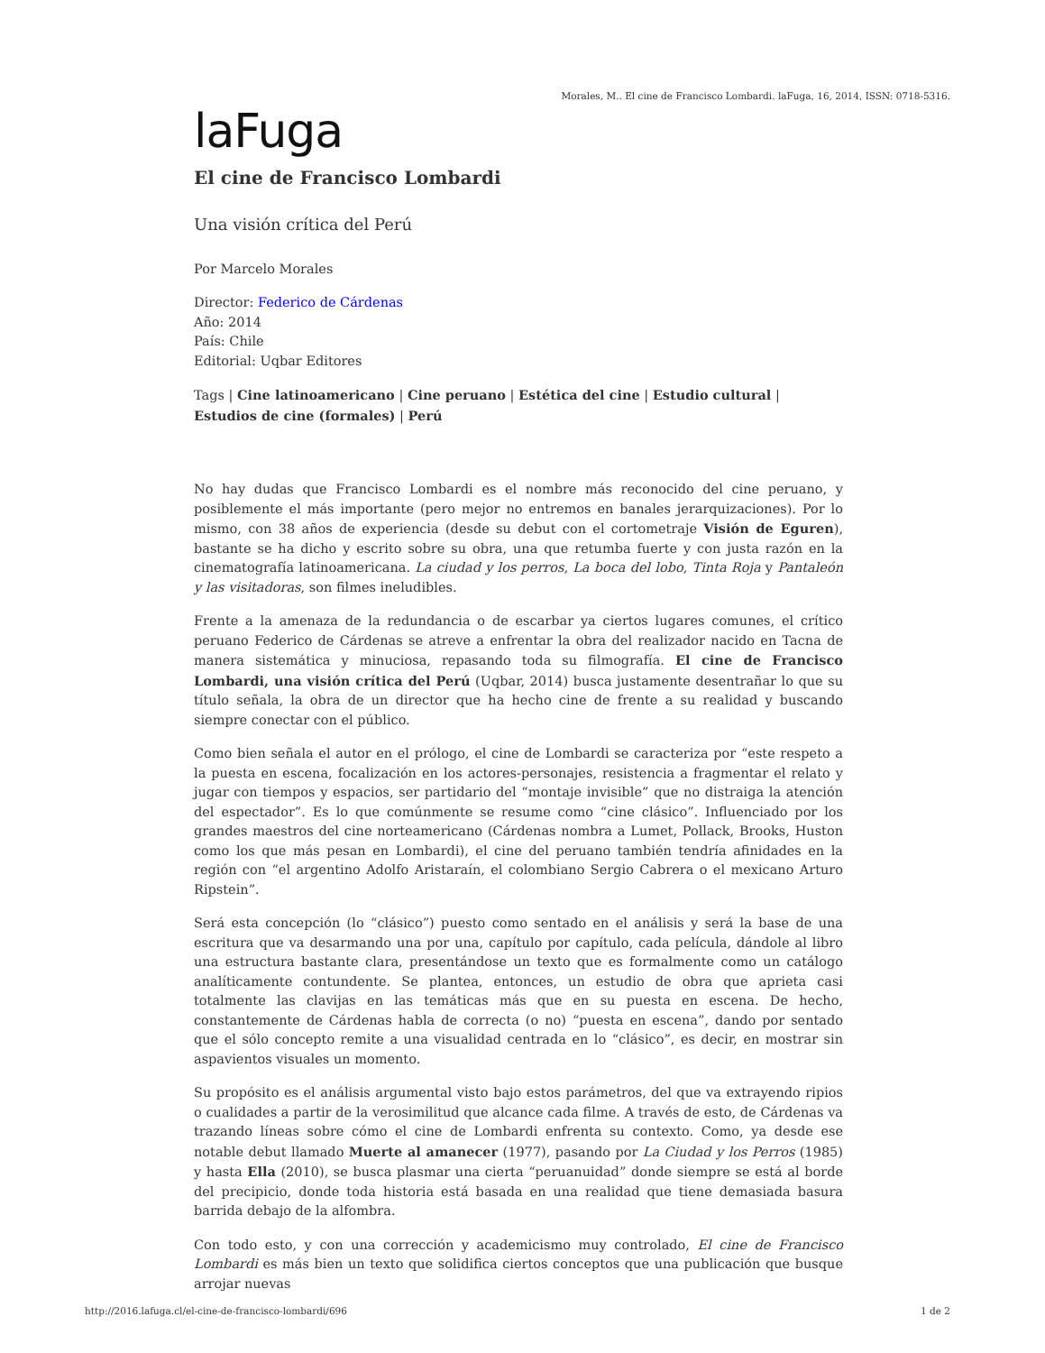Morales, M.. El cine de Francisco Lombardi. laFuga, 16, 2014, ISSN: 0718-5316.
laFuga
El cine de Francisco Lombardi
Una visión crítica del Perú
Por Marcelo Morales
Director: Federico de Cárdenas
Año: 2014
País: Chile
Editorial: Uqbar Editores
Tags | Cine latinoamericano | Cine peruano | Estética del cine | Estudio cultural | Estudios de cine (formales) | Perú
No hay dudas que Francisco Lombardi es el nombre más reconocido del cine peruano, y posiblemente el más importante (pero mejor no entremos en banales jerarquizaciones). Por lo mismo, con 38 años de experiencia (desde su debut con el cortometraje Visión de Eguren), bastante se ha dicho y escrito sobre su obra, una que retumba fuerte y con justa razón en la cinematografía latinoamericana. La ciudad y los perros, La boca del lobo, Tinta Roja y Pantaleón y las visitadoras, son filmes ineludibles.
Frente a la amenaza de la redundancia o de escarbar ya ciertos lugares comunes, el crítico peruano Federico de Cárdenas se atreve a enfrentar la obra del realizador nacido en Tacna de manera sistemática y minuciosa, repasando toda su filmografía. El cine de Francisco Lombardi, una visión crítica del Perú (Uqbar, 2014) busca justamente desentrañar lo que su título señala, la obra de un director que ha hecho cine de frente a su realidad y buscando siempre conectar con el público.
Como bien señala el autor en el prólogo, el cine de Lombardi se caracteriza por “este respeto a la puesta en escena, focalización en los actores-personajes, resistencia a fragmentar el relato y jugar con tiempos y espacios, ser partidario del “montaje invisible” que no distraiga la atención del espectador”. Es lo que comúnmente se resume como “cine clásico”. Influenciado por los grandes maestros del cine norteamericano (Cárdenas nombra a Lumet, Pollack, Brooks, Huston como los que más pesan en Lombardi), el cine del peruano también tendría afinidades en la región con “el argentino Adolfo Aristaraín, el colombiano Sergio Cabrera o el mexicano Arturo Ripstein”.
Será esta concepción (lo “clásico”) puesto como sentado en el análisis y será la base de una escritura que va desarmando una por una, capítulo por capítulo, cada película, dándole al libro una estructura bastante clara, presentándose un texto que es formalmente como un catálogo analíticamente contundente. Se plantea, entonces, un estudio de obra que aprieta casi totalmente las clavijas en las temáticas más que en su puesta en escena. De hecho, constantemente de Cárdenas habla de correcta (o no) “puesta en escena”, dando por sentado que el sólo concepto remite a una visualidad centrada en lo “clásico”, es decir, en mostrar sin aspavientos visuales un momento.
Su propósito es el análisis argumental visto bajo estos parámetros, del que va extrayendo ripios o cualidades a partir de la verosimilitud que alcance cada filme. A través de esto, de Cárdenas va trazando líneas sobre cómo el cine de Lombardi enfrenta su contexto. Como, ya desde ese notable debut llamado Muerte al amanecer (1977), pasando por La Ciudad y los Perros (1985) y hasta Ella (2010), se busca plasmar una cierta “peruanuidad” donde siempre se está al borde del precipicio, donde toda historia está basada en una realidad que tiene demasiada basura barrida debajo de la alfombra.
Con todo esto, y con una corrección y academicismo muy controlado, El cine de Francisco Lombardi es más bien un texto que solidifica ciertos conceptos que una publicación que busque arrojar nuevas
http://2016.lafuga.cl/el-cine-de-francisco-lombardi/696 1 de 2